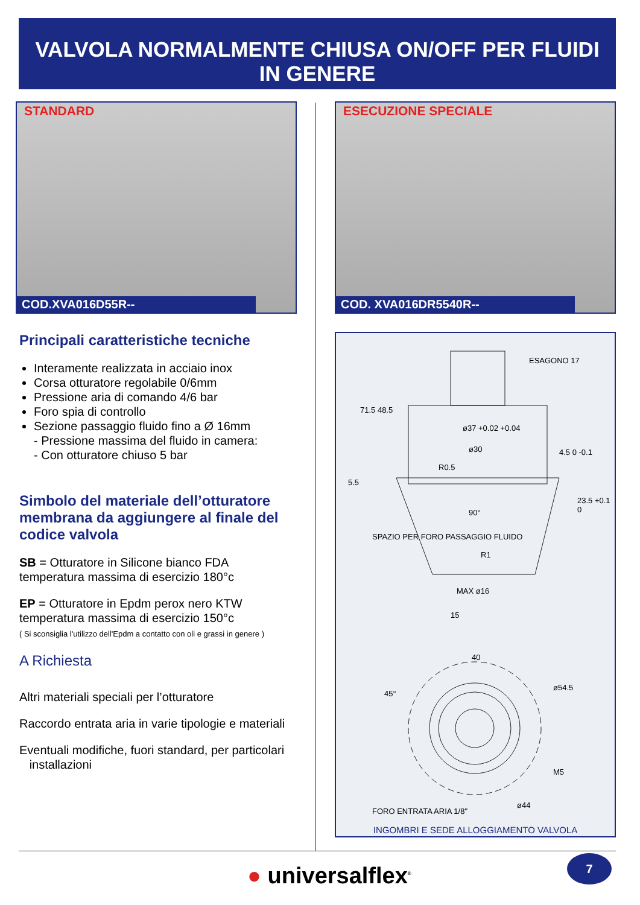VALVOLA NORMALMENTE CHIUSA ON/OFF PER FLUIDI
IN GENERE
STANDARD
COD.XVA016D55R--
Principali caratteristiche tecniche
Interamente realizzata in acciaio inox
Corsa otturatore regolabile 0/6mm
Pressione aria di comando 4/6 bar
Foro spia di controllo
Sezione passaggio fluido fino a Ø 16mm
- Pressione massima del fluido in camera:
- Con otturatore chiuso 5 bar
Simbolo del materiale dell’otturatore membrana da aggiungere al finale del codice valvola
SB = Otturatore in Silicone bianco FDA
temperatura massima di esercizio 180°c
EP = Otturatore in Epdm perox nero KTW
temperatura massima di esercizio 150°c
( Si sconsiglia l'utilizzo dell'Epdm a contatto con oli e grassi in genere )
A Richiesta
Altri materiali speciali per l’otturatore
Raccordo entrata aria in varie tipologie e materiali
Eventuali modifiche, fuori standard, per particolari
installazioni
ESECUZIONE SPECIALE
COD. XVA016DR5540R--
ESAGONO 17
71.5 48.5
ø37 +0.02 +0.04
ø30
R0.5
4.5 0 -0.1
5.5
23.5 +0.1 0
90°
SPAZIO PER FORO PASSAGGIO FLUIDO
R1
MAX ø16
15
40
45°
ø54.5
M5
FORO ENTRATA ARIA 1/8"
ø44
INGOMBRI E SEDE ALLOGGIAMENTO VALVOLA
● universalflex<sup>®</sup>
7